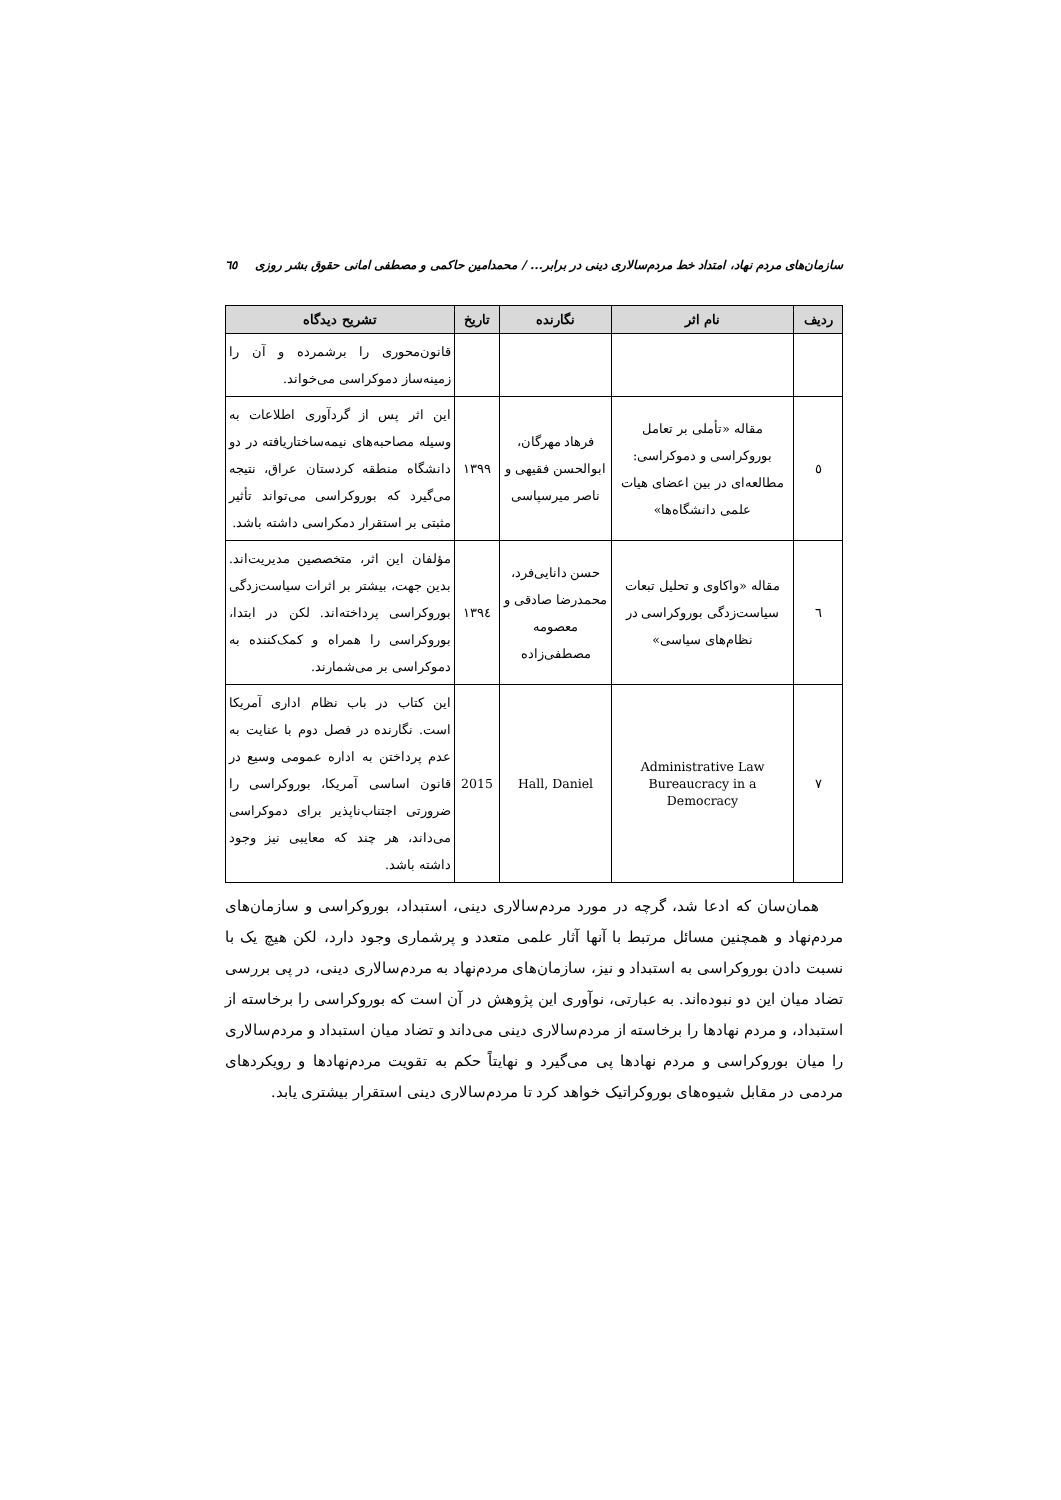سازمان‌های مردم نهاد، امتداد خط مردم‌سالاری دینی در برابر... / محمدامین حاکمی و مصطفی امانی حقوق بشر روزی ٦٥
| ردیف | نام اثر | نگارنده | تاریخ | تشریح دیدگاه |
| --- | --- | --- | --- | --- |
| | | | | قانون‌محوری را برشمرده و آن را زمینه‌ساز دموکراسی می‌خواند. |
| ٥ | مقاله «تأملی بر تعامل بوروکراسی و دموکراسی: مطالعه‌ای در بین اعضای هیات علمی دانشگاه‌ها» | فرهاد مهرگان، ابوالحسن فقیهی و ناصر میرسپاسی | ١٣٩٩ | این اثر پس از گردآوری اطلاعات به وسیله مصاحبه‌های نیمه‌ساختاریافته در دو دانشگاه منطقه کردستان عراق، نتیجه می‌گیرد که بوروکراسی می‌تواند تأثیر مثبتی بر استقرار دمکراسی داشته باشد. |
| ٦ | مقاله «واکاوی و تحلیل تبعات سیاست‌زدگی بوروکراسی در نظام‌های سیاسی» | حسن دانایی‌فرد، محمدرضا صادقی و معصومه مصطفی‌زاده | ١٣٩٤ | مؤلفان این اثر، متخصصین مدیریت‌اند. بدین جهت، بیشتر بر اثرات سیاست‌زدگی بوروکراسی پرداخته‌اند. لکن در ابتدا، بوروکراسی را همراه و کمک‌کننده به دموکراسی بر می‌شمارند. |
| ٧ | Administrative Law Bureaucracy in a Democracy | Hall, Daniel | 2015 | این کتاب در باب نظام اداری آمریکا است. نگارنده در فصل دوم با عنایت به عدم پرداختن به اداره عمومی وسیع در قانون اساسی آمریکا، بوروکراسی را ضرورتی اجتناب‌ناپذیر برای دموکراسی می‌داند، هر چند که معایبی نیز وجود داشته باشد. |
همان‌سان که ادعا شد، گرچه در مورد مردم‌سالاری دینی، استبداد، بوروکراسی و سازمان‌های مردم‌نهاد و همچنین مسائل مرتبط با آنها آثار علمی متعدد و پرشماری وجود دارد، لکن هیچ یک با نسبت دادن بوروکراسی به استبداد و نیز، سازمان‌های مردم‌نهاد به مردم‌سالاری دینی، در پی بررسی تضاد میان این دو نبوده‌اند. به عبارتی، نوآوری این پژوهش در آن است که بوروکراسی را برخاسته از استبداد، و مردم نهادها را برخاسته از مردم‌سالاری دینی می‌داند و تضاد میان استبداد و مردم‌سالاری را میان بوروکراسی و مردم نهادها پی می‌گیرد و نهایتاً حکم به تقویت مردم‌نهادها و رویکردهای مردمی در مقابل شیوه‌های بوروکراتیک خواهد کرد تا مردم‌سالاری دینی استقرار بیشتری یابد.